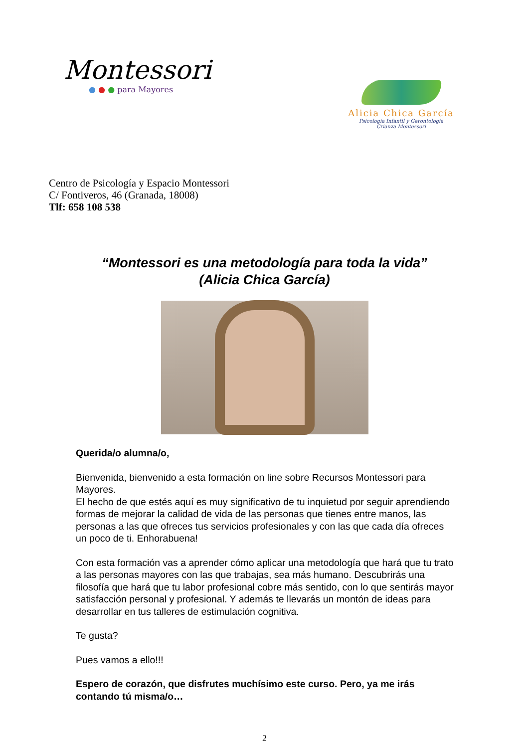Montessori
● ● ● para Mayores
Alicia Chica García
Psicología Infantil y Gerontología
Crianza Montessori
Centro de Psicología y Espacio Montessori
C/ Fontiveros, 46 (Granada, 18008)
Tlf: 658 108 538
“Montessori es una metodología para toda la vida”
(Alicia Chica García)
Querida/o alumna/o,
Bienvenida, bienvenido a esta formación on line sobre Recursos Montessori para Mayores.
El hecho de que estés aquí es muy significativo de tu inquietud por seguir aprendiendo formas de mejorar la calidad de vida de las personas que tienes entre manos, las personas a las que ofreces tus servicios profesionales y con las que cada día ofreces un poco de ti. Enhorabuena!
Con esta formación vas a aprender cómo aplicar una metodología que hará que tu trato a las personas mayores con las que trabajas, sea más humano. Descubrirás una filosofía que hará que tu labor profesional cobre más sentido, con lo que sentirás mayor satisfacción personal y profesional. Y además te llevarás un montón de ideas para desarrollar en tus talleres de estimulación cognitiva.
Te gusta?
Pues vamos a ello!!!
Espero de corazón, que disfrutes muchísimo este curso. Pero, ya me irás contando tú misma/o…
2